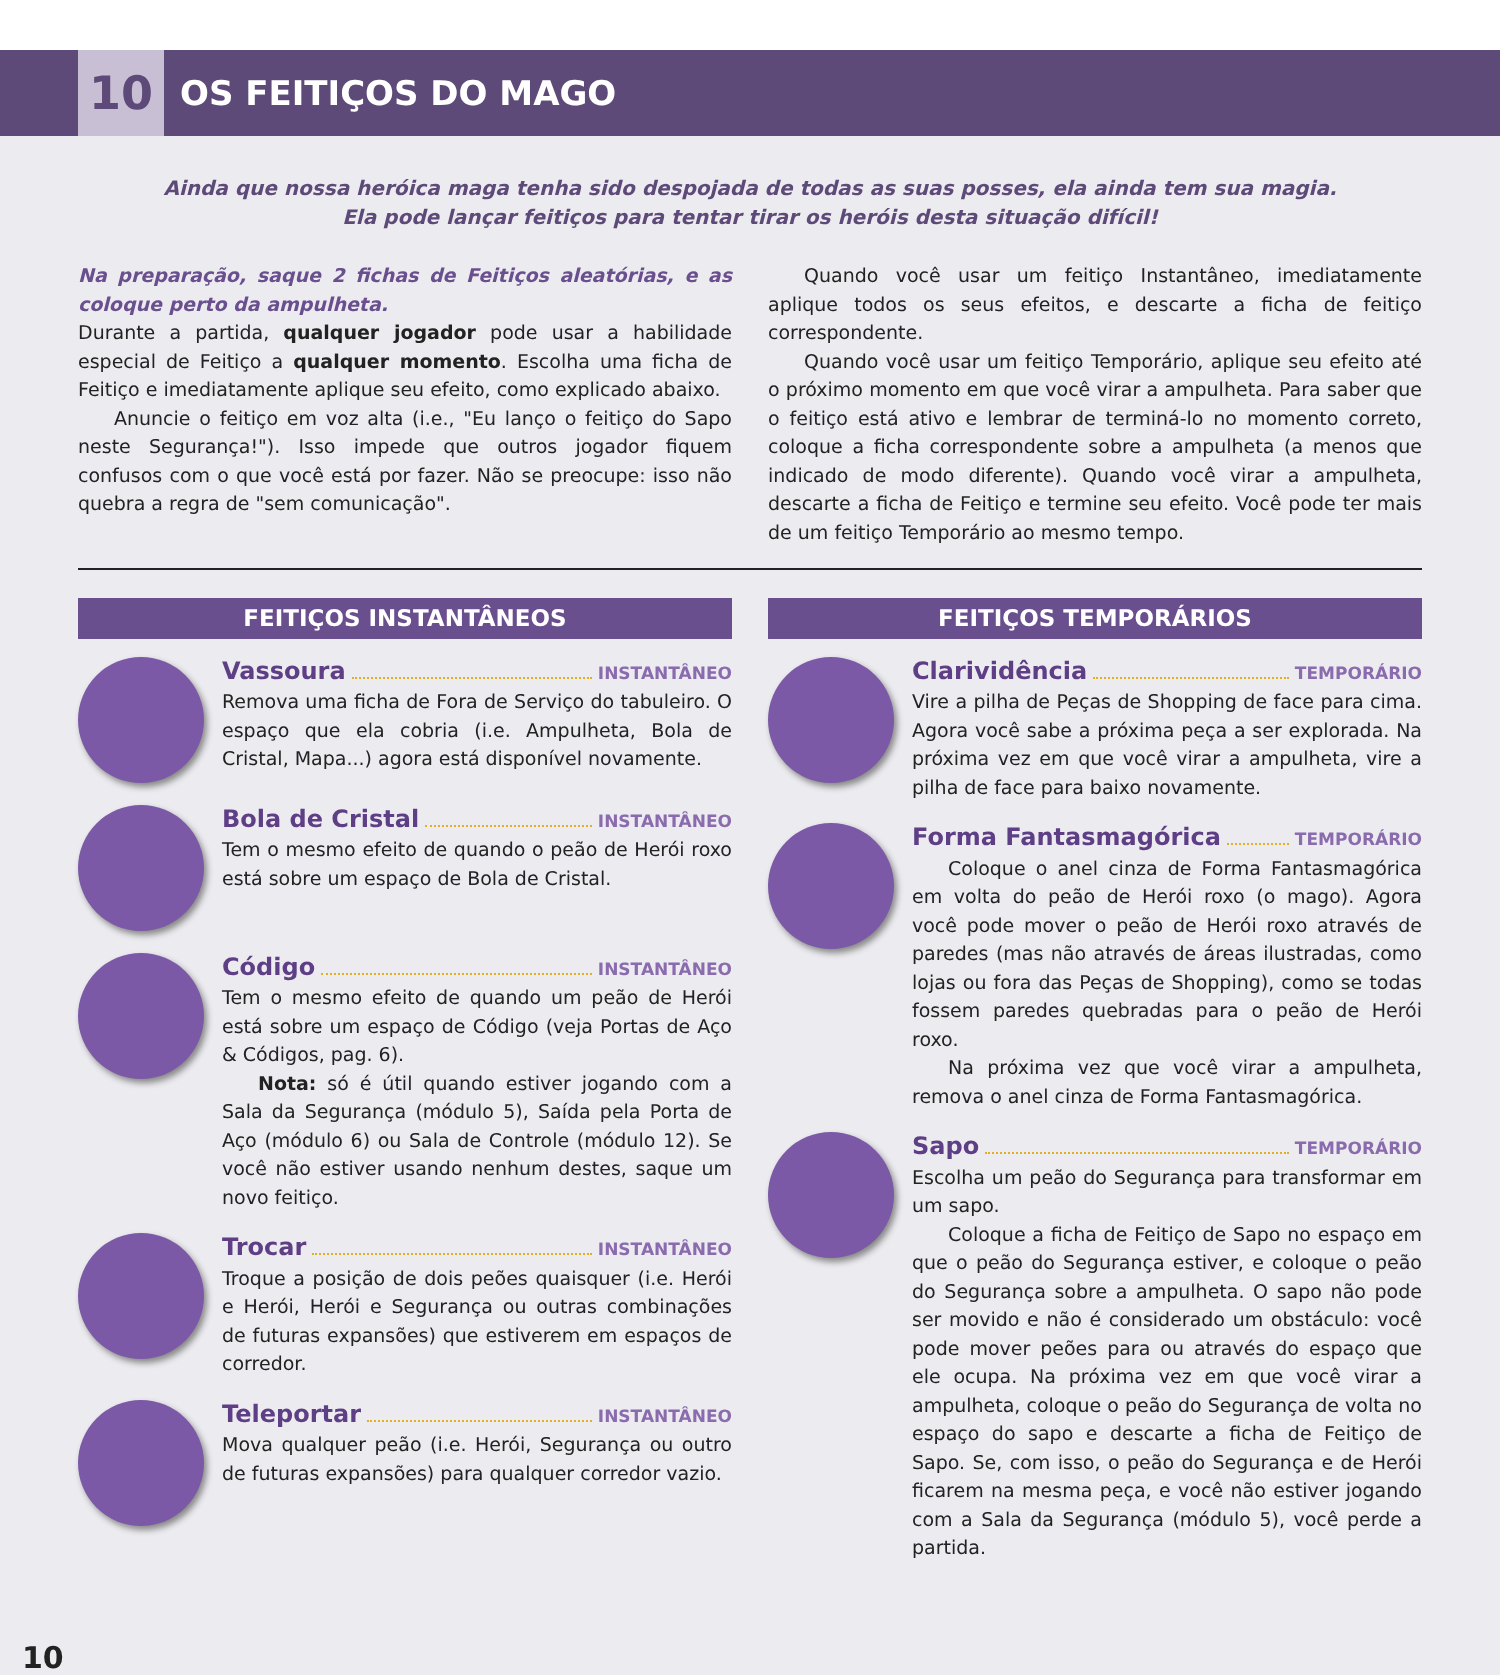10
OS FEITIÇOS DO MAGO
Ainda que nossa heróica maga tenha sido despojada de todas as suas posses, ela ainda tem sua magia.
Ela pode lançar feitiços para tentar tirar os heróis desta situação difícil!
Na preparação, saque 2 fichas de Feitiços aleatórias, e as coloque perto da ampulheta.
Durante a partida, qualquer jogador pode usar a habilidade especial de Feitiço a qualquer momento. Escolha uma ficha de Feitiço e imediatamente aplique seu efeito, como explicado abaixo.
Anuncie o feitiço em voz alta (i.e., "Eu lanço o feitiço do Sapo neste Segurança!"). Isso impede que outros jogador fiquem confusos com o que você está por fazer. Não se preocupe: isso não quebra a regra de "sem comunicação".
Quando você usar um feitiço Instantâneo, imediatamente aplique todos os seus efeitos, e descarte a ficha de feitiço correspondente.
Quando você usar um feitiço Temporário, aplique seu efeito até o próximo momento em que você virar a ampulheta. Para saber que o feitiço está ativo e lembrar de terminá-lo no momento correto, coloque a ficha correspondente sobre a ampulheta (a menos que indicado de modo diferente). Quando você virar a ampulheta, descarte a ficha de Feitiço e termine seu efeito. Você pode ter mais de um feitiço Temporário ao mesmo tempo.
FEITIÇOS INSTANTÂNEOS
Vassoura INSTANTÂNEO
Remova uma ficha de Fora de Serviço do tabuleiro. O espaço que ela cobria (i.e. Ampulheta, Bola de Cristal, Mapa...) agora está disponível novamente.
Bola de Cristal INSTANTÂNEO
Tem o mesmo efeito de quando o peão de Herói roxo está sobre um espaço de Bola de Cristal.
Código INSTANTÂNEO
Tem o mesmo efeito de quando um peão de Herói está sobre um espaço de Código (veja Portas de Aço & Códigos, pag. 6).
Nota: só é útil quando estiver jogando com a Sala da Segurança (módulo 5), Saída pela Porta de Aço (módulo 6) ou Sala de Controle (módulo 12). Se você não estiver usando nenhum destes, saque um novo feitiço.
Trocar INSTANTÂNEO
Troque a posição de dois peões quaisquer (i.e. Herói e Herói, Herói e Segurança ou outras combinações de futuras expansões) que estiverem em espaços de corredor.
Teleportar INSTANTÂNEO
Mova qualquer peão (i.e. Herói, Segurança ou outro de futuras expansões) para qualquer corredor vazio.
FEITIÇOS TEMPORÁRIOS
Clarividência TEMPORÁRIO
Vire a pilha de Peças de Shopping de face para cima. Agora você sabe a próxima peça a ser explorada. Na próxima vez em que você virar a ampulheta, vire a pilha de face para baixo novamente.
Forma Fantasmagórica TEMPORÁRIO
Coloque o anel cinza de Forma Fantasmagórica em volta do peão de Herói roxo (o mago). Agora você pode mover o peão de Herói roxo através de paredes (mas não através de áreas ilustradas, como lojas ou fora das Peças de Shopping), como se todas fossem paredes quebradas para o peão de Herói roxo.
Na próxima vez que você virar a ampulheta, remova o anel cinza de Forma Fantasmagórica.
Sapo TEMPORÁRIO
Escolha um peão do Segurança para transformar em um sapo.
Coloque a ficha de Feitiço de Sapo no espaço em que o peão do Segurança estiver, e coloque o peão do Segurança sobre a ampulheta. O sapo não pode ser movido e não é considerado um obstáculo: você pode mover peões para ou através do espaço que ele ocupa. Na próxima vez em que você virar a ampulheta, coloque o peão do Segurança de volta no espaço do sapo e descarte a ficha de Feitiço de Sapo. Se, com isso, o peão do Segurança e de Herói ficarem na mesma peça, e você não estiver jogando com a Sala da Segurança (módulo 5), você perde a partida.
10